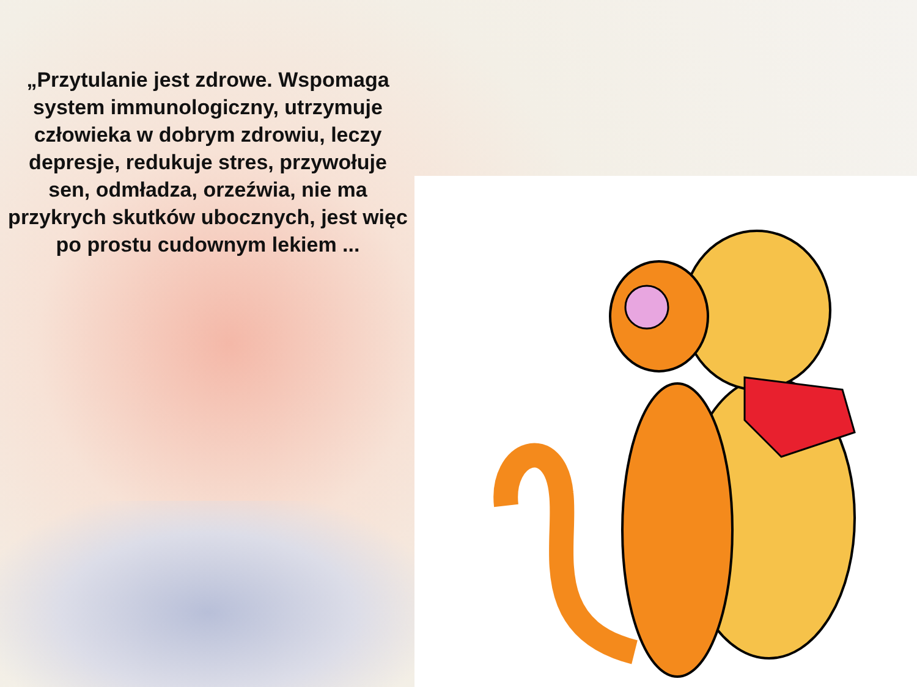„Przytulanie jest zdrowe. Wspomaga system immunologiczny, utrzymuje człowieka w dobrym zdrowiu, leczy depresje, redukuje stres, przywołuje sen, odmładza, orzeźwia, nie ma przykrych skutków ubocznych, jest więc po prostu cudownym lekiem ...